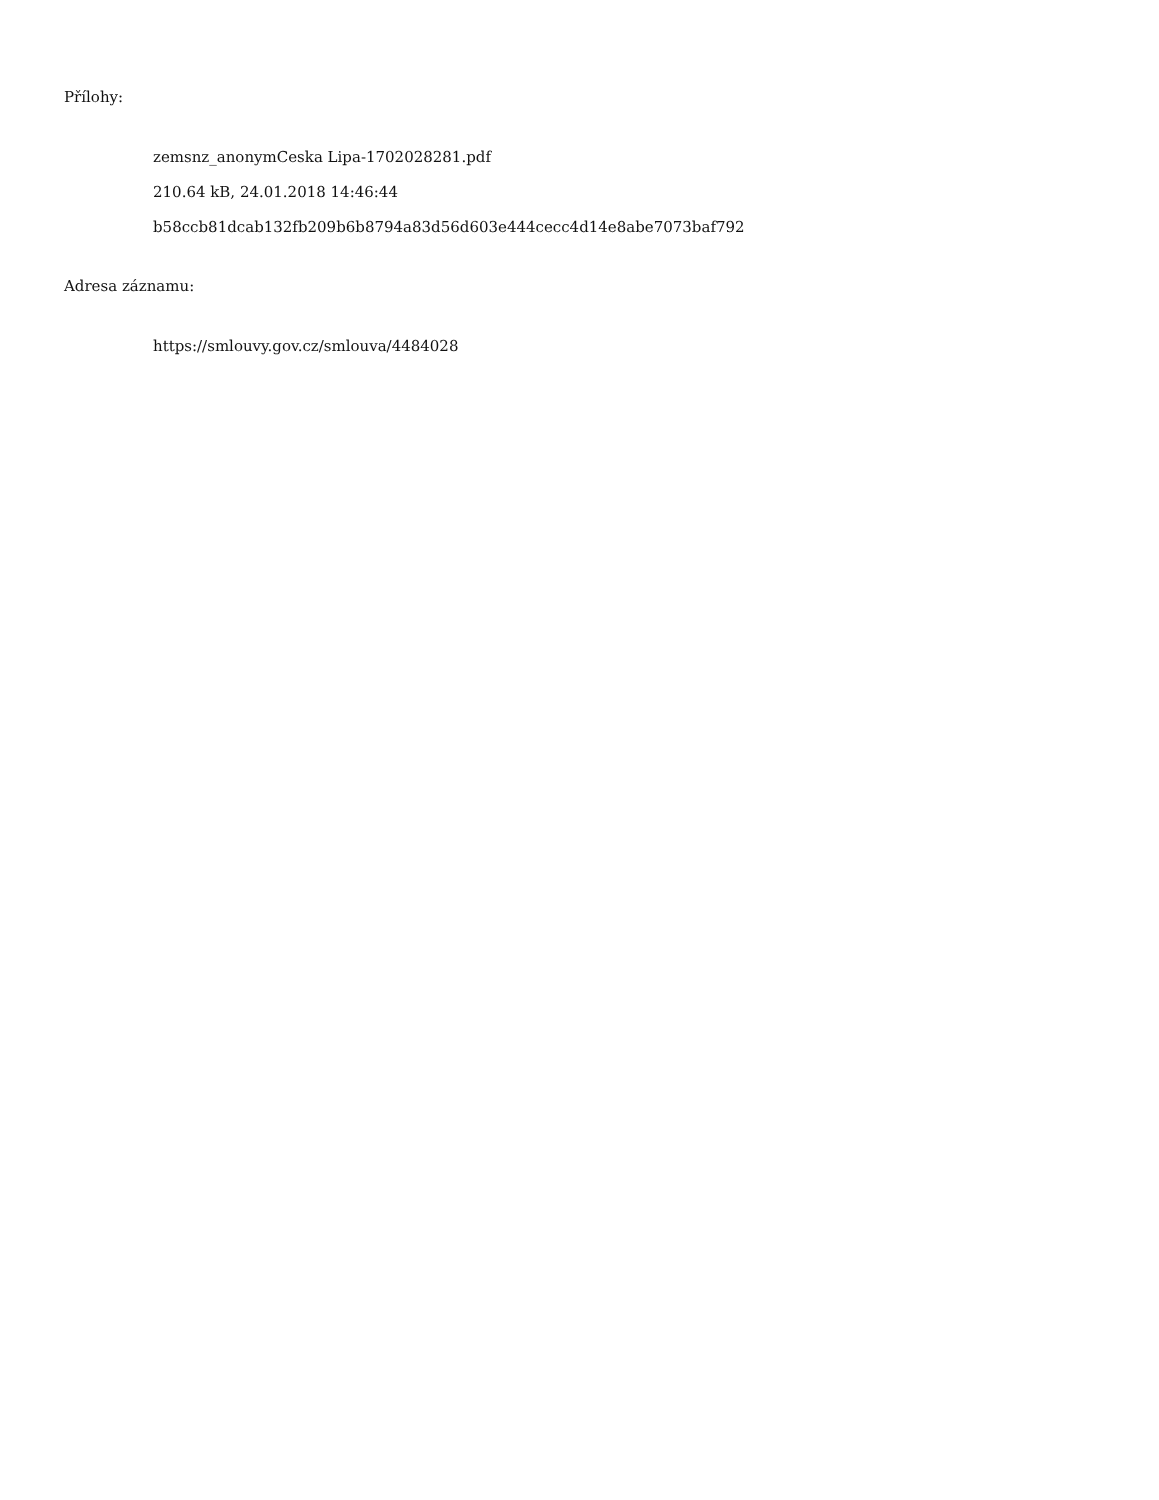Přílohy:
zemsnz_anonymCeska Lipa-1702028281.pdf
210.64 kB, 24.01.2018 14:46:44
b58ccb81dcab132fb209b6b8794a83d56d603e444cecc4d14e8abe7073baf792
Adresa záznamu:
https://smlouvy.gov.cz/smlouva/4484028